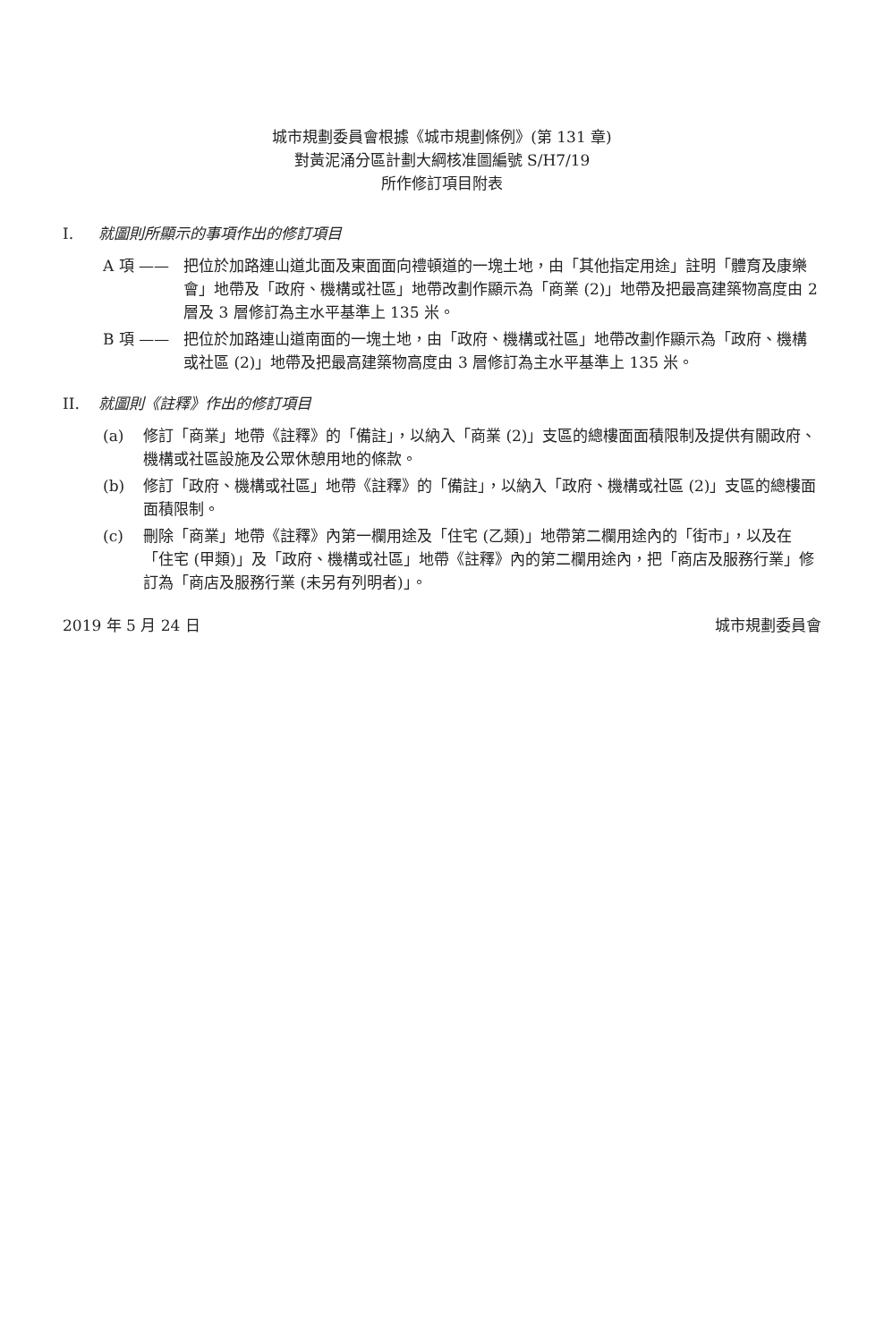城市規劃委員會根據《城市規劃條例》(第 131 章)
對黃泥涌分區計劃大綱核准圖編號 S/H7/19
所作修訂項目附表
I. 就圖則所顯示的事項作出的修訂項目
A 項 —— 把位於加路連山道北面及東面面向禮頓道的一塊土地，由「其他指定用途」註明「體育及康樂會」地帶及「政府、機構或社區」地帶改劃作顯示為「商業 (2)」地帶及把最高建築物高度由 2 層及 3 層修訂為主水平基準上 135 米。
B 項 —— 把位於加路連山道南面的一塊土地，由「政府、機構或社區」地帶改劃作顯示為「政府、機構或社區 (2)」地帶及把最高建築物高度由 3 層修訂為主水平基準上 135 米。
II. 就圖則《註釋》作出的修訂項目
(a) 修訂「商業」地帶《註釋》的「備註」，以納入「商業 (2)」支區的總樓面面積限制及提供有關政府、機構或社區設施及公眾休憩用地的條款。
(b) 修訂「政府、機構或社區」地帶《註釋》的「備註」，以納入「政府、機構或社區 (2)」支區的總樓面面積限制。
(c) 刪除「商業」地帶《註釋》內第一欄用途及「住宅 (乙類)」地帶第二欄用途內的「街市」，以及在「住宅 (甲類)」及「政府、機構或社區」地帶《註釋》內的第二欄用途內，把「商店及服務行業」修訂為「商店及服務行業 (未另有列明者)」。
2019 年 5 月 24 日 城市規劃委員會